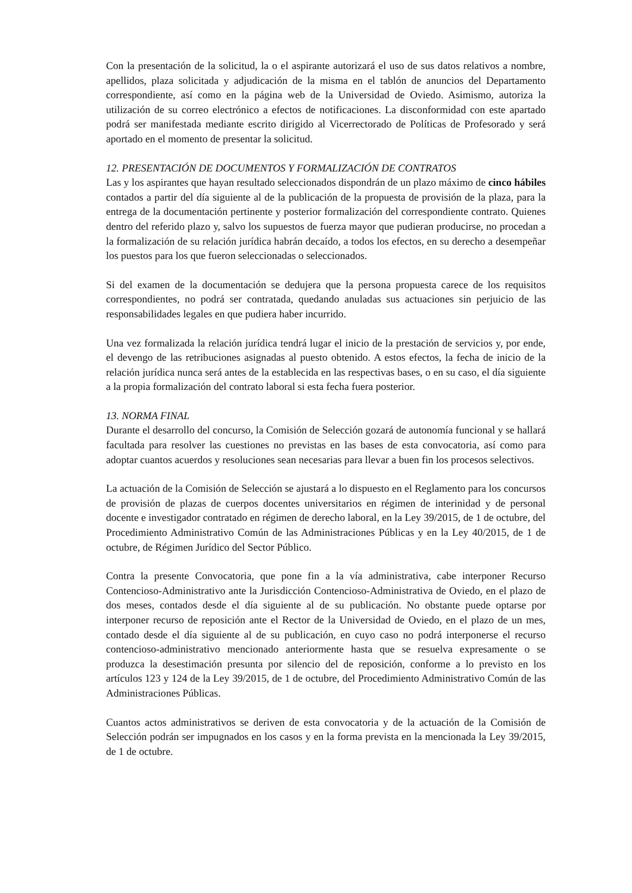Con la presentación de la solicitud, la o el aspirante autorizará el uso de sus datos relativos a nombre, apellidos, plaza solicitada y adjudicación de la misma en el tablón de anuncios del Departamento correspondiente, así como en la página web de la Universidad de Oviedo. Asimismo, autoriza la utilización de su correo electrónico a efectos de notificaciones. La disconformidad con este apartado podrá ser manifestada mediante escrito dirigido al Vicerrectorado de Políticas de Profesorado y será aportado en el momento de presentar la solicitud.
12. PRESENTACIÓN DE DOCUMENTOS Y FORMALIZACIÓN DE CONTRATOS
Las y los aspirantes que hayan resultado seleccionados dispondrán de un plazo máximo de cinco hábiles contados a partir del día siguiente al de la publicación de la propuesta de provisión de la plaza, para la entrega de la documentación pertinente y posterior formalización del correspondiente contrato. Quienes dentro del referido plazo y, salvo los supuestos de fuerza mayor que pudieran producirse, no procedan a la formalización de su relación jurídica habrán decaído, a todos los efectos, en su derecho a desempeñar los puestos para los que fueron seleccionadas o seleccionados.
Si del examen de la documentación se dedujera que la persona propuesta carece de los requisitos correspondientes, no podrá ser contratada, quedando anuladas sus actuaciones sin perjuicio de las responsabilidades legales en que pudiera haber incurrido.
Una vez formalizada la relación jurídica tendrá lugar el inicio de la prestación de servicios y, por ende, el devengo de las retribuciones asignadas al puesto obtenido. A estos efectos, la fecha de inicio de la relación jurídica nunca será antes de la establecida en las respectivas bases, o en su caso, el día siguiente a la propia formalización del contrato laboral si esta fecha fuera posterior.
13. NORMA FINAL
Durante el desarrollo del concurso, la Comisión de Selección gozará de autonomía funcional y se hallará facultada para resolver las cuestiones no previstas en las bases de esta convocatoria, así como para adoptar cuantos acuerdos y resoluciones sean necesarias para llevar a buen fin los procesos selectivos.
La actuación de la Comisión de Selección se ajustará a lo dispuesto en el Reglamento para los concursos de provisión de plazas de cuerpos docentes universitarios en régimen de interinidad y de personal docente e investigador contratado en régimen de derecho laboral, en la Ley 39/2015, de 1 de octubre, del Procedimiento Administrativo Común de las Administraciones Públicas y en la Ley 40/2015, de 1 de octubre, de Régimen Jurídico del Sector Público.
Contra la presente Convocatoria, que pone fin a la vía administrativa, cabe interponer Recurso Contencioso-Administrativo ante la Jurisdicción Contencioso-Administrativa de Oviedo, en el plazo de dos meses, contados desde el día siguiente al de su publicación. No obstante puede optarse por interponer recurso de reposición ante el Rector de la Universidad de Oviedo, en el plazo de un mes, contado desde el día siguiente al de su publicación, en cuyo caso no podrá interponerse el recurso contencioso-administrativo mencionado anteriormente hasta que se resuelva expresamente o se produzca la desestimación presunta por silencio del de reposición, conforme a lo previsto en los artículos 123 y 124 de la Ley 39/2015, de 1 de octubre, del Procedimiento Administrativo Común de las Administraciones Públicas.
Cuantos actos administrativos se deriven de esta convocatoria y de la actuación de la Comisión de Selección podrán ser impugnados en los casos y en la forma prevista en la mencionada la Ley 39/2015, de 1 de octubre.